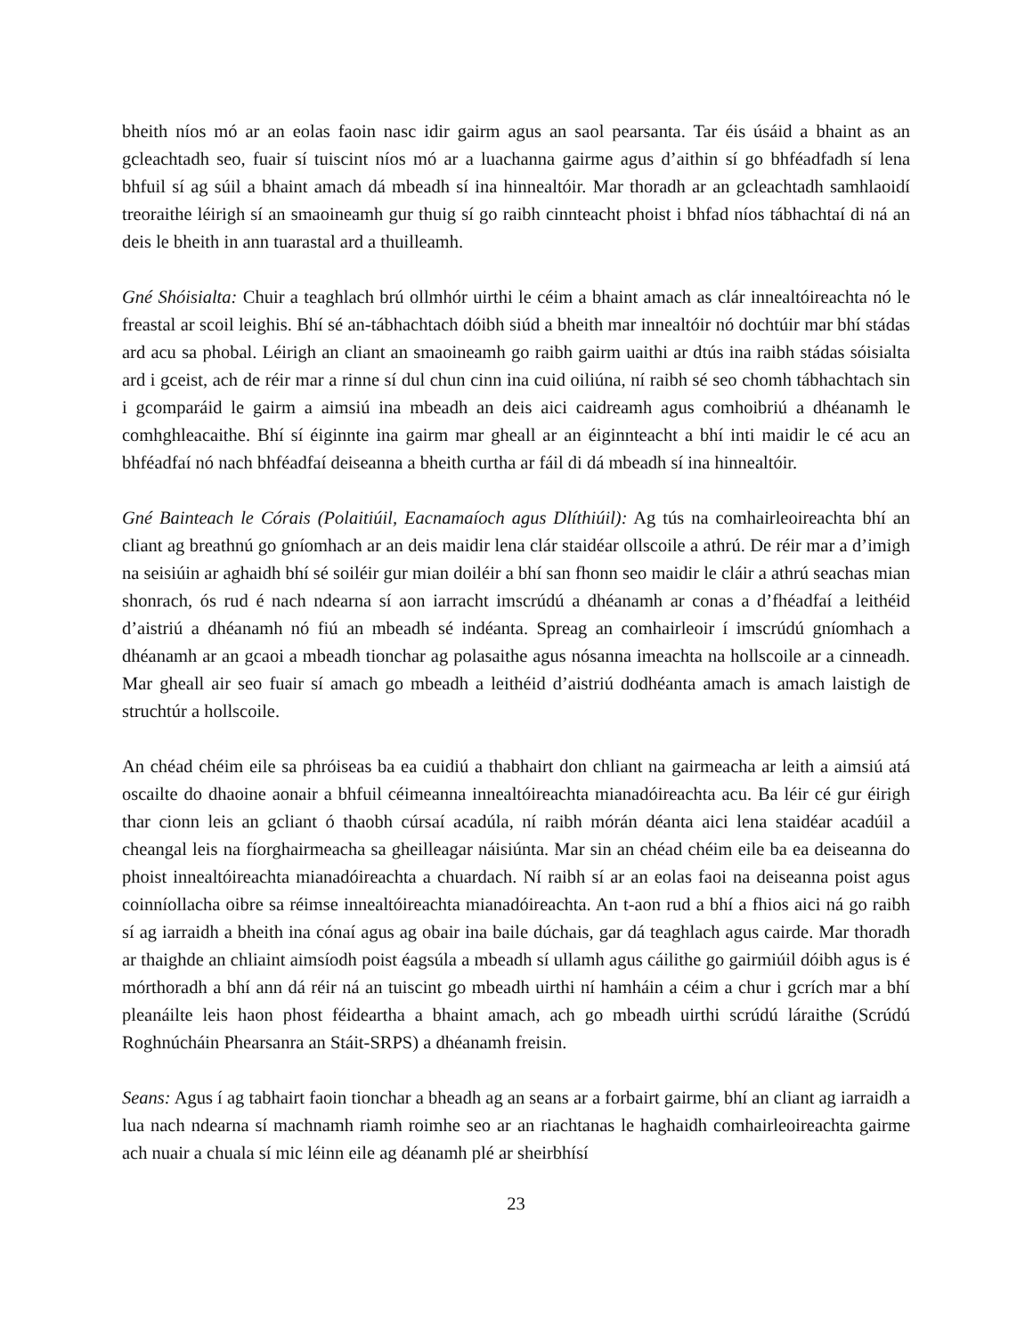bheith níos mó ar an eolas faoin nasc idir gairm agus an saol pearsanta. Tar éis úsáid a bhaint as an gcleachtadh seo, fuair sí tuiscint níos mó ar a luachanna gairme agus d’aithin sí go bhféadfadh sí lena bhfuil sí ag súil a bhaint amach dá mbeadh sí ina hinnealtóir. Mar thoradh ar an gcleachtadh samhlaoidí treoraithe léirigh sí an smaoineamh gur thuig sí go raibh cinnteacht phoist i bhfad níos tábhachtaí di ná an deis le bheith in ann tuarastal ard a thuilleamh.
Gné Shóisialta: Chuir a teaghlach brú ollmhór uirthi le céim a bhaint amach as clár innealtóireachta nó le freastal ar scoil leighis. Bhí sé an-tábhachtach dóibh siúd a bheith mar innealtóir nó dochtúir mar bhí stádas ard acu sa phobal. Léirigh an cliant an smaoineamh go raibh gairm uaithi ar dtús ina raibh stádas sóisialta ard i gceist, ach de réir mar a rinne sí dul chun cinn ina cuid oiliúna, ní raibh sé seo chomh tábhachtach sin i gcomparáid le gairm a aimsiú ina mbeadh an deis aici caidreamh agus comhoibriú a dhéanamh le comhghleacaithe. Bhí sí éiginnte ina gairm mar gheall ar an éiginnteacht a bhí inti maidir le cé acu an bhféadfaí nó nach bhféadfaí deiseanna a bheith curtha ar fáil di dá mbeadh sí ina hinnealtóir.
Gné Bainteach le Córais (Polaitiúil, Eacnamaíoch agus Dlíthiúil): Ag tús na comhairleoireachta bhí an cliant ag breathnú go gníomhach ar an deis maidir lena clár staidéar ollscoile a athrú. De réir mar a d’imigh na seisiúin ar aghaidh bhí sé soiléir gur mian doiléir a bhí san fhonn seo maidir le cláir a athrú seachas mian shonrach, ós rud é nach ndearna sí aon iarracht imscrúdú a dhéanamh ar conas a d’fhéadfaí a leithéid d’aistriú a dhéanamh nó fiú an mbeadh sé indéanta. Spreag an comhairleoir í imscrúdú gníomhach a dhéanamh ar an gcaoi a mbeadh tionchar ag polasaithe agus nósanna imeachta na hollscoile ar a cinneadh. Mar gheall air seo fuair sí amach go mbeadh a leithéid d’aistriú dodhéanta amach is amach laistigh de struchtúr a hollscoile.
An chéad chéim eile sa phróiseas ba ea cuidiú a thabhairt don chliant na gairmeacha ar leith a aimsiú atá oscailte do dhaoine aonair a bhfuil céimeanna innealtóireachta mianadóireachta acu. Ba léir cé gur éirigh thar cionn leis an gcliant ó thaobh cúrsaí acadúla, ní raibh mórán déanta aici lena staidéar acadúil a cheangal leis na fíorghairmeacha sa gheilleagar náisiúnta. Mar sin an chéad chéim eile ba ea deiseanna do phoist innealtóireachta mianadóireachta a chuardach. Ní raibh sí ar an eolas faoi na deiseanna poist agus coinníollacha oibre sa réimse innealtóireachta mianadóireachta. An t-aon rud a bhí a fhios aici ná go raibh sí ag iarraidh a bheith ina cónaí agus ag obair ina baile dúchais, gar dá teaghlach agus cairde. Mar thoradh ar thaighde an chliaint aimsíodh poist éagsúla a mbeadh sí ullamh agus cáilithe go gairmiúil dóibh agus is é mórthoradh a bhí ann dá réir ná an tuiscint go mbeadh uirthi ní hamháin a céim a chur i gcrích mar a bhí pleanáilte leis haon phost féideartha a bhaint amach, ach go mbeadh uirthi scrúdú láraithe (Scrúdú Roghnúcháin Phearsanra an Stáit-SRPS) a dhéanamh freisin.
Seans: Agus í ag tabhairt faoin tionchar a bheadh ag an seans ar a forbairt gairme, bhí an cliant ag iarraidh a lua nach ndearna sí machnamh riamh roimhe seo ar an riachtanas le haghaidh comhairleoireachta gairme ach nuair a chuala sí mic léinn eile ag déanamh plé ar sheirbhísí
23